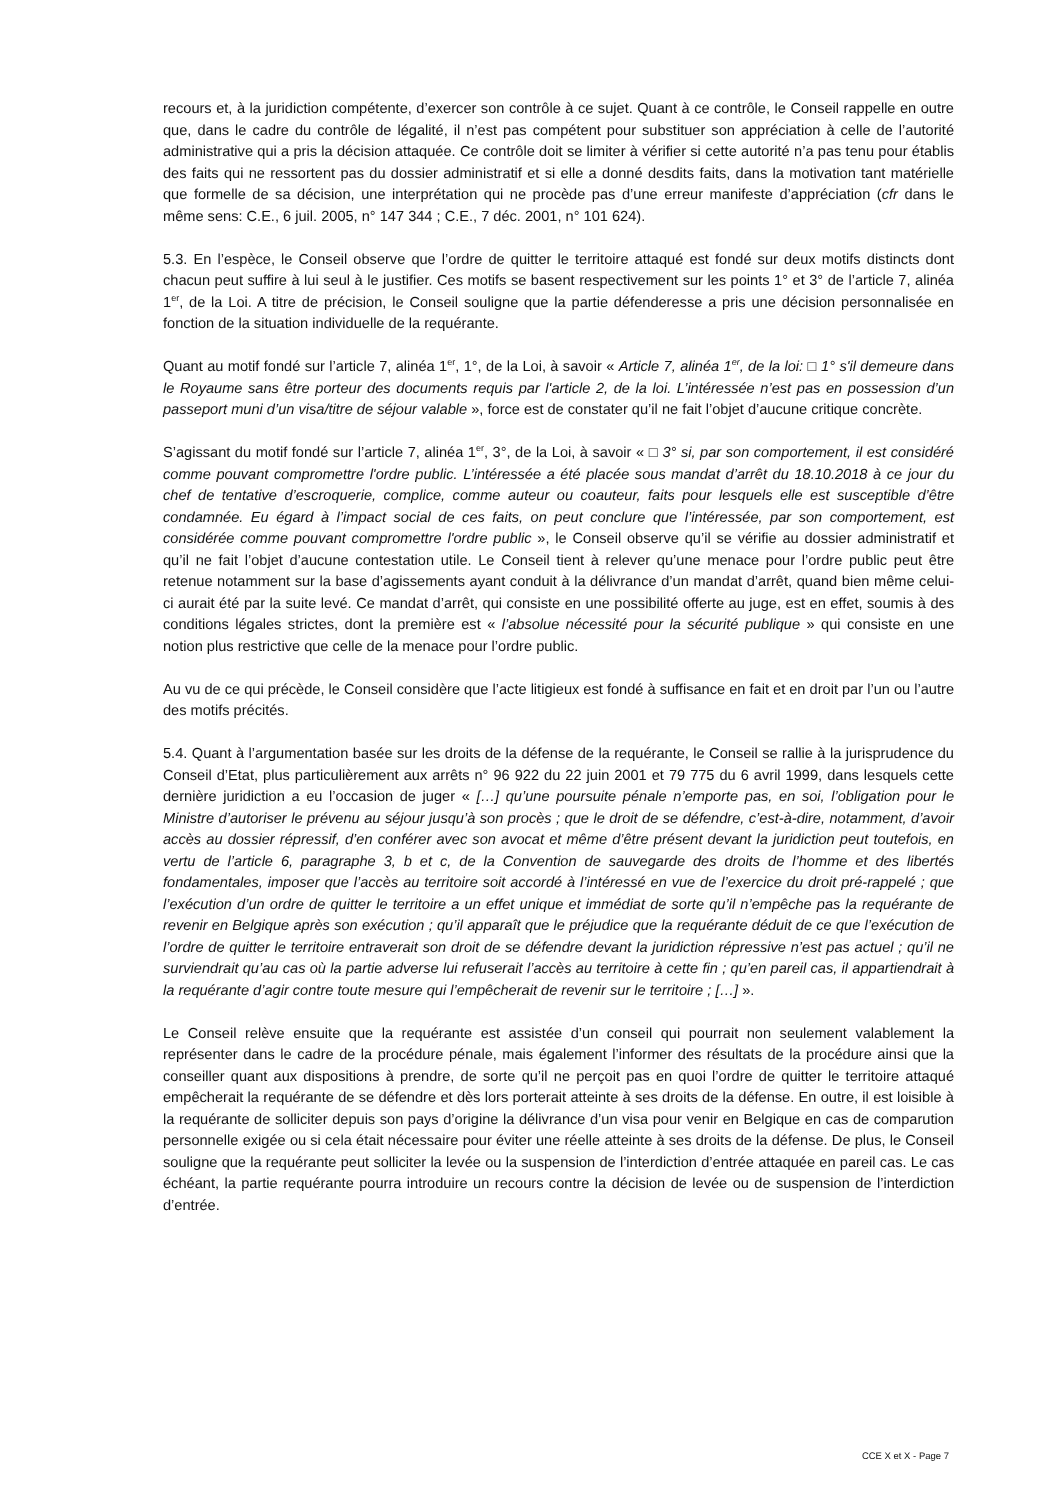recours et, à la juridiction compétente, d’exercer son contrôle à ce sujet. Quant à ce contrôle, le Conseil rappelle en outre que, dans le cadre du contrôle de légalité, il n’est pas compétent pour substituer son appréciation à celle de l’autorité administrative qui a pris la décision attaquée. Ce contrôle doit se limiter à vérifier si cette autorité n’a pas tenu pour établis des faits qui ne ressortent pas du dossier administratif et si elle a donné desdits faits, dans la motivation tant matérielle que formelle de sa décision, une interprétation qui ne procède pas d’une erreur manifeste d’appréciation (cfr dans le même sens: C.E., 6 juil. 2005, n° 147 344 ; C.E., 7 déc. 2001, n° 101 624).
5.3. En l’espèce, le Conseil observe que l’ordre de quitter le territoire attaqué est fondé sur deux motifs distincts dont chacun peut suffire à lui seul à le justifier. Ces motifs se basent respectivement sur les points 1° et 3° de l’article 7, alinéa 1<sup>er</sup>, de la Loi. A titre de précision, le Conseil souligne que la partie défenderesse a pris une décision personnalisée en fonction de la situation individuelle de la requérante.
Quant au motif fondé sur l’article 7, alinéa 1<sup>er</sup>, 1°, de la Loi, à savoir « Article 7, alinéa 1<sup>er</sup>, de la loi: □ 1° s'il demeure dans le Royaume sans être porteur des documents requis par l'article 2, de la loi. L’intéressée n’est pas en possession d’un passeport muni d’un visa/titre de séjour valable », force est de constater qu’il ne fait l’objet d’aucune critique concrète.
S’agissant du motif fondé sur l’article 7, alinéa 1<sup>er</sup>, 3°, de la Loi, à savoir « □ 3° si, par son comportement, il est considéré comme pouvant compromettre l'ordre public. L’intéressée a été placée sous mandat d’arrêt du 18.10.2018 à ce jour du chef de tentative d’escroquerie, complice, comme auteur ou coauteur, faits pour lesquels elle est susceptible d’être condamnée. Eu égard à l’impact social de ces faits, on peut conclure que l’intéressée, par son comportement, est considérée comme pouvant compromettre l'ordre public », le Conseil observe qu’il se vérifie au dossier administratif et qu’il ne fait l’objet d’aucune contestation utile. Le Conseil tient à relever qu’une menace pour l’ordre public peut être retenue notamment sur la base d’agissements ayant conduit à la délivrance d’un mandat d’arrêt, quand bien même celui-ci aurait été par la suite levé. Ce mandat d’arrêt, qui consiste en une possibilité offerte au juge, est en effet, soumis à des conditions légales strictes, dont la première est « l’absolue nécessité pour la sécurité publique » qui consiste en une notion plus restrictive que celle de la menace pour l’ordre public.
Au vu de ce qui précède, le Conseil considère que l’acte litigieux est fondé à suffisance en fait et en droit par l’un ou l’autre des motifs précités.
5.4. Quant à l’argumentation basée sur les droits de la défense de la requérante, le Conseil se rallie à la jurisprudence du Conseil d’Etat, plus particulièrement aux arrêts n° 96 922 du 22 juin 2001 et 79 775 du 6 avril 1999, dans lesquels cette dernière juridiction a eu l’occasion de juger « […] qu’une poursuite pénale n’emporte pas, en soi, l’obligation pour le Ministre d’autoriser le prévenu au séjour jusqu’à son procès ; que le droit de se défendre, c’est-à-dire, notamment, d’avoir accès au dossier répressif, d’en conférer avec son avocat et même d’être présent devant la juridiction peut toutefois, en vertu de l’article 6, paragraphe 3, b et c, de la Convention de sauvegarde des droits de l’homme et des libertés fondamentales, imposer que l’accès au territoire soit accordé à l’intéressé en vue de l’exercice du droit pré-rappelé ; que l’exécution d’un ordre de quitter le territoire a un effet unique et immédiat de sorte qu’il n’empêche pas la requérante de revenir en Belgique après son exécution ; qu’il apparaît que le préjudice que la requérante déduit de ce que l’exécution de l’ordre de quitter le territoire entraverait son droit de se défendre devant la juridiction répressive n’est pas actuel ; qu’il ne surviendrait qu’au cas où la partie adverse lui refuserait l’accès au territoire à cette fin ; qu’en pareil cas, il appartiendrait à la requérante d’agir contre toute mesure qui l’empêcherait de revenir sur le territoire ; […] ».
Le Conseil relève ensuite que la requérante est assistée d’un conseil qui pourrait non seulement valablement la représenter dans le cadre de la procédure pénale, mais également l’informer des résultats de la procédure ainsi que la conseiller quant aux dispositions à prendre, de sorte qu’il ne perçoit pas en quoi l’ordre de quitter le territoire attaqué empêcherait la requérante de se défendre et dès lors porterait atteinte à ses droits de la défense. En outre, il est loisible à la requérante de solliciter depuis son pays d’origine la délivrance d’un visa pour venir en Belgique en cas de comparution personnelle exigée ou si cela était nécessaire pour éviter une réelle atteinte à ses droits de la défense. De plus, le Conseil souligne que la requérante peut solliciter la levée ou la suspension de l’interdiction d’entrée attaquée en pareil cas. Le cas échéant, la partie requérante pourra introduire un recours contre la décision de levée ou de suspension de l’interdiction d’entrée.
CCE X et X - Page 7